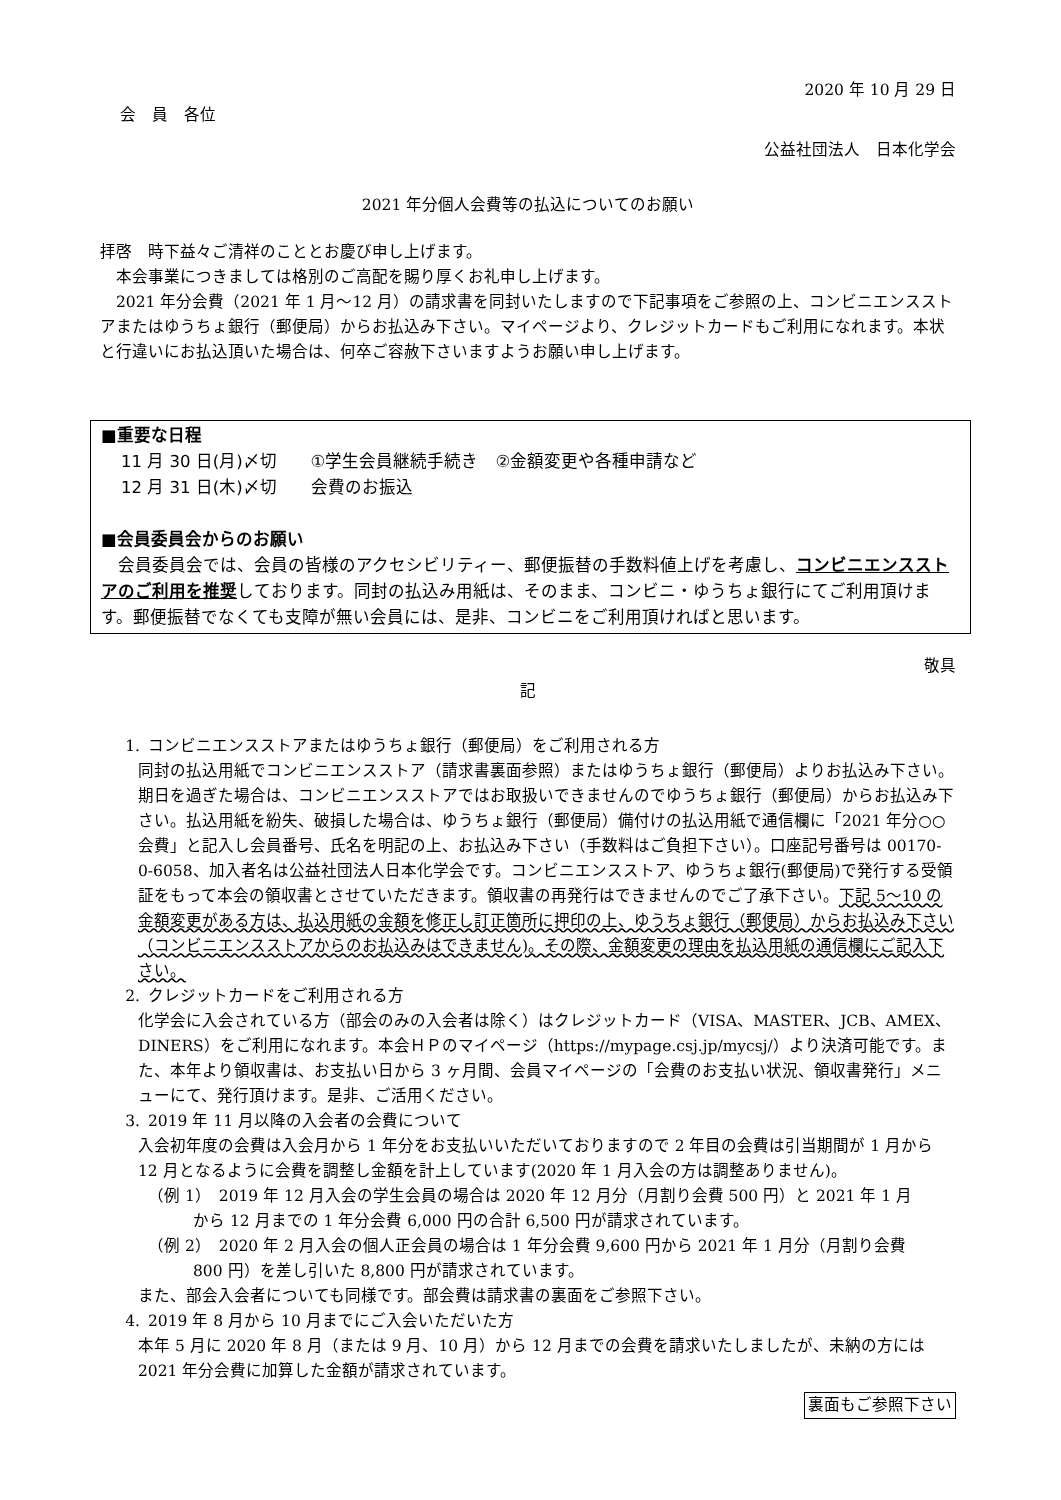2020 年 10 月 29 日
会　員　各位
公益社団法人　日本化学会
2021 年分個人会費等の払込についてのお願い
拝啓　時下益々ご清祥のこととお慶び申し上げます。
　本会事業につきましては格別のご高配を賜り厚くお礼申し上げます。
　2021 年分会費（2021 年 1 月～12 月）の請求書を同封いたしますので下記事項をご参照の上、コンビニエンスストアまたはゆうちょ銀行（郵便局）からお払込み下さい。マイページより、クレジットカードもご利用になれます。本状と行違いにお払込頂いた場合は、何卒ご容赦下さいますようお願い申し上げます。
■重要な日程
11 月 30 日(月)〆切　　①学生会員継続手続き　②金額変更や各種申請など
12 月 31 日(木)〆切　　会費のお振込
■会員委員会からのお願い
　会員委員会では、会員の皆様のアクセシビリティー、郵便振替の手数料値上げを考慮し、コンビニエンスストアのご利用を推奨しております。同封の払込み用紙は、そのまま、コンビニ・ゆうちょ銀行にてご利用頂けます。郵便振替でなくても支障が無い会員には、是非、コンビニをご利用頂ければと思います。
敬具
記
1. コンビニエンスストアまたはゆうちょ銀行（郵便局）をご利用される方
同封の払込用紙でコンビニエンスストア（請求書裏面参照）またはゆうちょ銀行（郵便局）よりお払込み下さい。期日を過ぎた場合は、コンビニエンスストアではお取扱いできませんのでゆうちょ銀行（郵便局）からお払込み下さい。払込用紙を紛失、破損した場合は、ゆうちょ銀行（郵便局）備付けの払込用紙で通信欄に「2021 年分○○会費」と記入し会員番号、氏名を明記の上、お払込み下さい（手数料はご負担下さい）。口座記号番号は 00170-0-6058、加入者名は公益社団法人日本化学会です。コンビニエンスストア、ゆうちょ銀行(郵便局)で発行する受領証をもって本会の領収書とさせていただきます。領収書の再発行はできませんのでご了承下さい。下記 5～10 の金額変更がある方は、払込用紙の金額を修正し訂正箇所に押印の上、ゆうちょ銀行（郵便局）からお払込み下さい（コンビニエンスストアからのお払込みはできません)。その際、金額変更の理由を払込用紙の通信欄にご記入下さい。
2. クレジットカードをご利用される方
化学会に入会されている方（部会のみの入会者は除く）はクレジットカード（VISA、MASTER、JCB、AMEX、DINERS）をご利用になれます。本会ＨＰのマイページ（https://mypage.csj.jp/mycsj/）より決済可能です。また、本年より領収書は、お支払い日から 3 ヶ月間、会員マイページの「会費のお支払い状況、領収書発行」メニューにて、発行頂けます。是非、ご活用ください。
3. 2019 年 11 月以降の入会者の会費について
入会初年度の会費は入会月から 1 年分をお支払いいただいておりますので 2 年目の会費は引当期間が 1 月から 12 月となるように会費を調整し金額を計上しています(2020 年 1 月入会の方は調整ありません)。
（例 1）　2019 年 12 月入会の学生会員の場合は 2020 年 12 月分（月割り会費 500 円）と 2021 年 1 月
から 12 月までの 1 年分会費 6,000 円の合計 6,500 円が請求されています。
（例 2）　2020 年 2 月入会の個人正会員の場合は 1 年分会費 9,600 円から 2021 年 1 月分（月割り会費
800 円）を差し引いた 8,800 円が請求されています。
また、部会入会者についても同様です。部会費は請求書の裏面をご参照下さい。
4. 2019 年 8 月から 10 月までにご入会いただいた方
本年 5 月に 2020 年 8 月（または 9 月、10 月）から 12 月までの会費を請求いたしましたが、未納の方には 2021 年分会費に加算した金額が請求されています。
裏面もご参照下さい